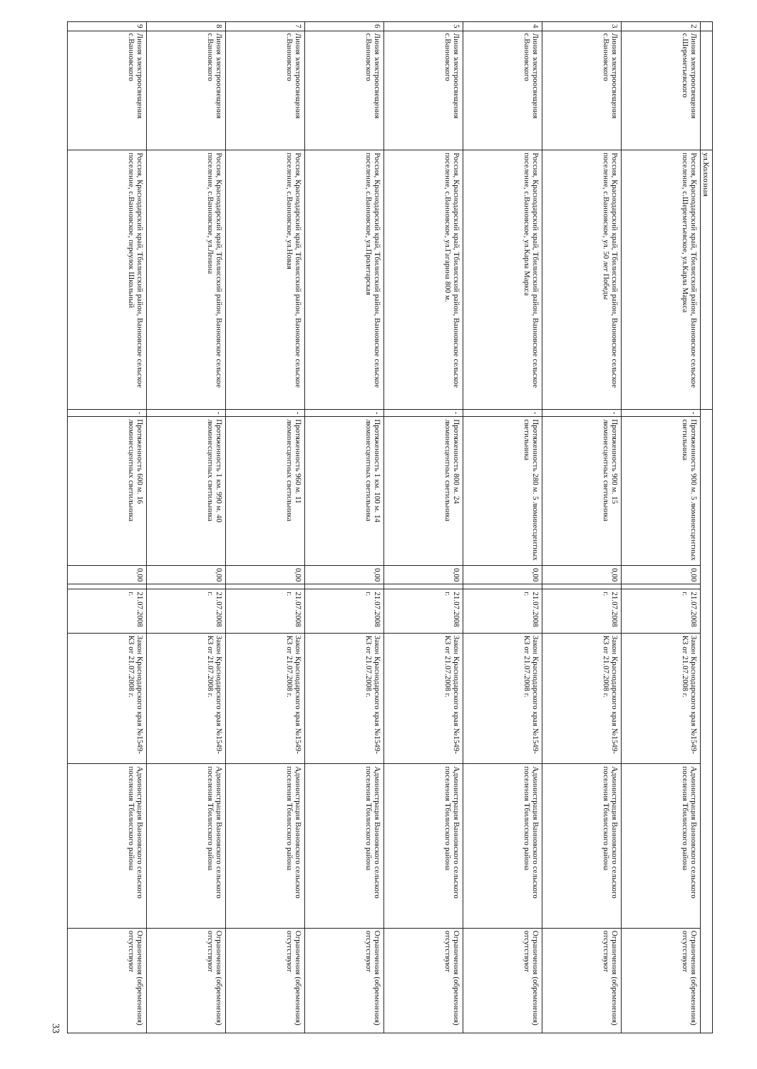| | | ул.Колхозная | | | | | | | | |
| 2 | Линия электроосвещения с.Шереметьевского | Россия, Краснодарский край, Тбилисский район, Ванновское сельское поселение, с.Шереметьевское, ул.Карла Маркса | - | Протяженность 900 м. 5 люминесцентных светильника | 0,00 | | 21.07.2008 г. | Закон Краснодарского края №1549-КЗ от 21.07.2008 г. | Администрация Ванновского сельского поселения Тбилисского района | Ограничения (обременения) отсутствуют |
| 3 | Линия электроосвещения с.Ванновского | Россия, Краснодарский край, Тбилисский район, Ванновское сельское поселение, с.Ванновское, ул. 50 лет Победы | - | Протяженность 900 м. 15 люминесцентных светильника | 0,00 | | 21.07.2008 г. | Закон Краснодарского края №1549-КЗ от 21.07.2008 г. | Администрация Ванновского сельского поселения Тбилисского района | Ограничения (обременения) отсутствуют |
| 4 | Линия электроосвещения с.Ванновского | Россия, Краснодарский край, Тбилисский район, Ванновское сельское поселение, с.Ванновское, ул.Карла Маркса | - | Протяженность 280 м. 5 люминесцентных светильника | 0,00 | | 21.07.2008 г. | Закон Краснодарского края №1549-КЗ от 21.07.2008 г. | Администрация Ванновского сельского поселения Тбилисского района | Ограничения (обременения) отсутствуют |
| 5 | Линия электроосвещения с.Ванновского | Россия, Краснодарский край, Тбилисский район, Ванновское сельское поселение, с.Ванновское, ул.Гагарина 800 м. | - | Протяженность 800 м. 24 люминесцентных светильника | 0,00 | | 21.07.2008 г. | Закон Краснодарского края №1549-КЗ от 21.07.2008 г. | Администрация Ванновского сельского поселения Тбилисского района | Ограничения (обременения) отсутствуют |
| 6 | Линия электроосвещения с.Ванновского | Россия, Краснодарский край, Тбилисский район, Ванновское сельское поселение, с.Ванновское, ул.Пролетарская | - | Протяженность 1 км. 100 м. 14 люминесцентных светильника | 0,00 | | 21.07.2008 г. | Закон Краснодарского края №1549-КЗ от 21.07.2008 г. | Администрация Ванновского сельского поселения Тбилисского района | Ограничения (обременения) отсутствуют |
| 7 | Линия электроосвещения с.Ванновского | Россия, Краснодарский край, Тбилисский район, Ванновское сельское поселение, с.Ванновское, ул.Новая | - | Протяженность 960 м. 11 люминесцентных светильника | 0,00 | | 21.07.2008 г. | Закон Краснодарского края №1549-КЗ от 21.07.2008 г. | Администрация Ванновского сельского поселения Тбилисского района | Ограничения (обременения) отсутствуют |
| 8 | Линия электроосвещения с.Ванновского | Россия, Краснодарский край, Тбилисский район, Ванновское сельское поселение, с.Ванновское, ул.Ленина | - | Протяженность 1 км. 990 м. 40 люминесцентных светильника | 0,00 | | 21.07.2008 г. | Закон Краснодарского края №1549-КЗ от 21.07.2008 г. | Администрация Ванновского сельского поселения Тбилисского района | Ограничения (обременения) отсутствуют |
| 9 | Линия электроосвещения с.Ванновского | Россия, Краснодарский край, Тбилисский район, Ванновское сельское поселение, с.Ванновское, переулок Школьный | - | Протяженность 600 м. 16 люминесцентных светильника | 0,00 | | 21.07.2008 г. | Закон Краснодарского края №1549-КЗ от 21.07.2008 г. | Администрация Ванновского сельского поселения Тбилисского района | Ограничения (обременения) отсутствуют |
33